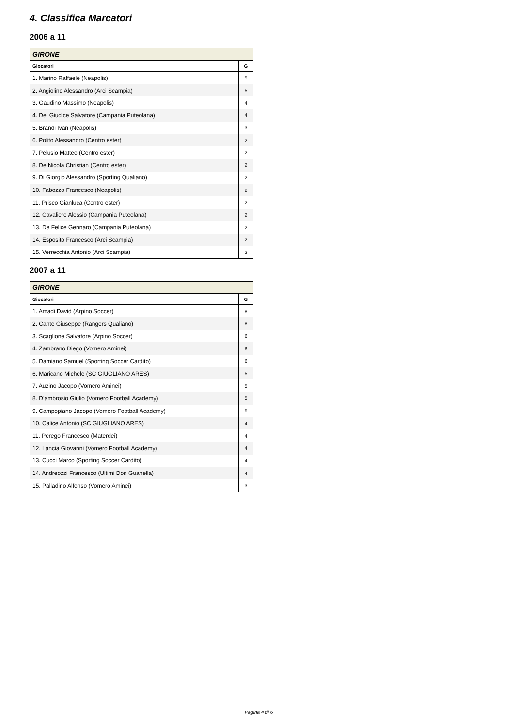4. Classifica Marcatori
2006 a 11
| GIRONE | |
| --- | --- |
| Giocatori | G |
| 1. Marino Raffaele (Neapolis) | 5 |
| 2. Angiolino Alessandro (Arci Scampia) | 5 |
| 3. Gaudino Massimo (Neapolis) | 4 |
| 4. Del Giudice Salvatore (Campania Puteolana) | 4 |
| 5. Brandi Ivan (Neapolis) | 3 |
| 6. Polito Alessandro (Centro ester) | 2 |
| 7. Pelusio Matteo (Centro ester) | 2 |
| 8. De Nicola Christian (Centro ester) | 2 |
| 9. Di Giorgio Alessandro (Sporting Qualiano) | 2 |
| 10. Fabozzo Francesco (Neapolis) | 2 |
| 11. Prisco Gianluca (Centro ester) | 2 |
| 12. Cavaliere Alessio (Campania Puteolana) | 2 |
| 13. De Felice Gennaro (Campania Puteolana) | 2 |
| 14. Esposito Francesco (Arci Scampia) | 2 |
| 15. Verrecchia Antonio (Arci Scampia) | 2 |
2007 a 11
| GIRONE | |
| --- | --- |
| Giocatori | G |
| 1. Amadi David (Arpino Soccer) | 8 |
| 2. Cante Giuseppe (Rangers Qualiano) | 8 |
| 3. Scaglione Salvatore (Arpino Soccer) | 6 |
| 4. Zambrano Diego (Vomero Aminei) | 6 |
| 5. Damiano Samuel (Sporting Soccer Cardito) | 6 |
| 6. Maricano Michele (SC GIUGLIANO ARES) | 5 |
| 7. Auzino Jacopo (Vomero Aminei) | 5 |
| 8. D’ambrosio Giulio (Vomero Football Academy) | 5 |
| 9. Campopiano Jacopo (Vomero Football Academy) | 5 |
| 10. Calice Antonio (SC GIUGLIANO ARES) | 4 |
| 11. Perego Francesco (Materdei) | 4 |
| 12. Lancia Giovanni (Vomero Football Academy) | 4 |
| 13. Cucci Marco (Sporting Soccer Cardito) | 4 |
| 14. Andreozzi Francesco (Ultimi Don Guanella) | 4 |
| 15. Palladino Alfonso (Vomero Aminei) | 3 |
Pagina 4 di 6